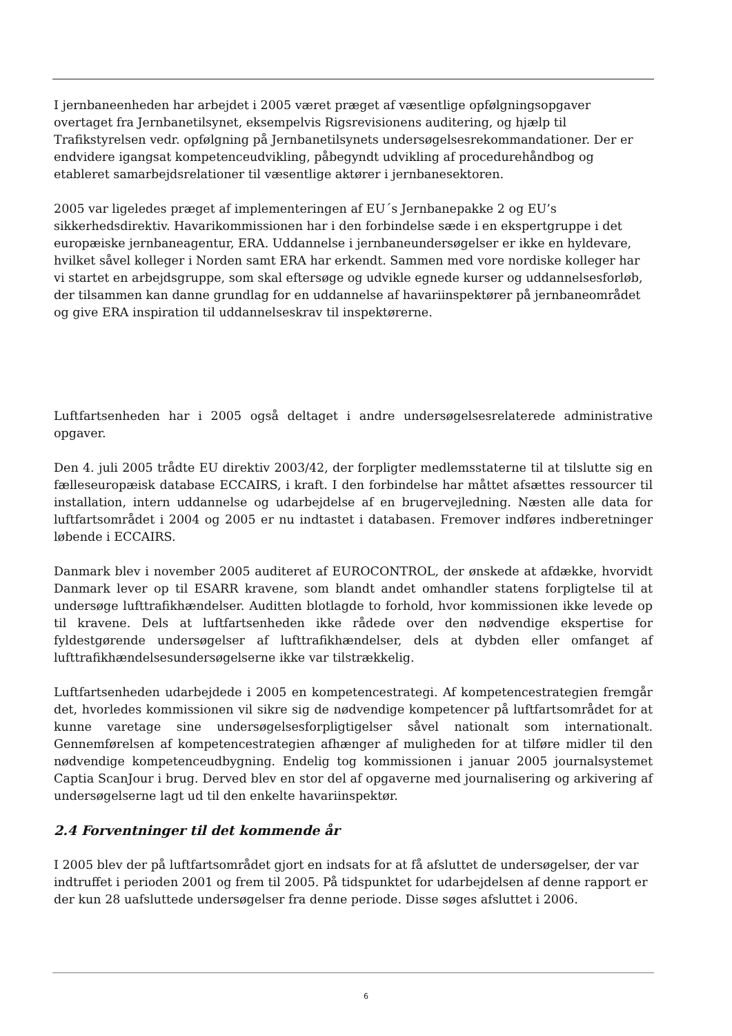I jernbaneenheden har arbejdet i 2005 været præget af væsentlige opfølgningsopgaver overtaget fra Jernbanetilsynet, eksempelvis Rigsrevisionens auditering, og hjælp til Trafikstyrelsen vedr. opfølgning på Jernbanetilsynets undersøgelsesrekommandationer. Der er endvidere igangsat kompetenceudvikling, påbegyndt udvikling af procedurehåndbog og etableret samarbejdsrelationer til væsentlige aktører i jernbanesektoren.
2005 var ligeledes præget af implementeringen af EU´s Jernbanepakke 2 og EU’s sikkerhedsdirektiv. Havarikommissionen har i den forbindelse sæde i en ekspertgruppe i det europæiske jernbaneagentur, ERA. Uddannelse i jernbaneundersøgelser er ikke en hyldevare, hvilket såvel kolleger i Norden samt ERA har erkendt. Sammen med vore nordiske kolleger har vi startet en arbejdsgruppe, som skal eftersøge og udvikle egnede kurser og uddannelsesforløb, der tilsammen kan danne grundlag for en uddannelse af havariinspektører på jernbaneområdet og give ERA inspiration til uddannelseskrav til inspektørerne.
Luftfartsenheden har i 2005 også deltaget i andre undersøgelsesrelaterede administrative opgaver.
Den 4. juli 2005 trådte EU direktiv 2003/42, der forpligter medlemsstaterne til at tilslutte sig en fælleseuropæisk database ECCAIRS, i kraft. I den forbindelse har måttet afsættes ressourcer til installation, intern uddannelse og udarbejdelse af en brugervejledning. Næsten alle data for luftfartsområdet i 2004 og 2005 er nu indtastet i databasen. Fremover indføres indberetninger løbende i ECCAIRS.
Danmark blev i november 2005 auditeret af EUROCONTROL, der ønskede at afdække, hvorvidt Danmark lever op til ESARR kravene, som blandt andet omhandler statens forpligtelse til at undersøge lufttrafikhændelser. Auditten blotlagde to forhold, hvor kommissionen ikke levede op til kravene. Dels at luftfartsenheden ikke rådede over den nødvendige ekspertise for fyldestgørende undersøgelser af lufttrafikhændelser, dels at dybden eller omfanget af lufttrafikhændelsesundersøgelserne ikke var tilstrækkelig.
Luftfartsenheden udarbejdede i 2005 en kompetencestrategi. Af kompetencestrategien fremgår det, hvorledes kommissionen vil sikre sig de nødvendige kompetencer på luftfartsområdet for at kunne varetage sine undersøgelsesforpligtigelser såvel nationalt som internationalt. Gennemførelsen af kompetencestrategien afhænger af muligheden for at tilføre midler til den nødvendige kompetenceudbygning. Endelig tog kommissionen i januar 2005 journalsystemet Captia ScanJour i brug. Derved blev en stor del af opgaverne med journalisering og arkivering af undersøgelserne lagt ud til den enkelte havariinspektør.
2.4 Forventninger til det kommende år
I 2005 blev der på luftfartsområdet gjort en indsats for at få afsluttet de undersøgelser, der var indtruffet i perioden 2001 og frem til 2005. På tidspunktet for udarbejdelsen af denne rapport er der kun 28 uafsluttede undersøgelser fra denne periode. Disse søges afsluttet i 2006.
6